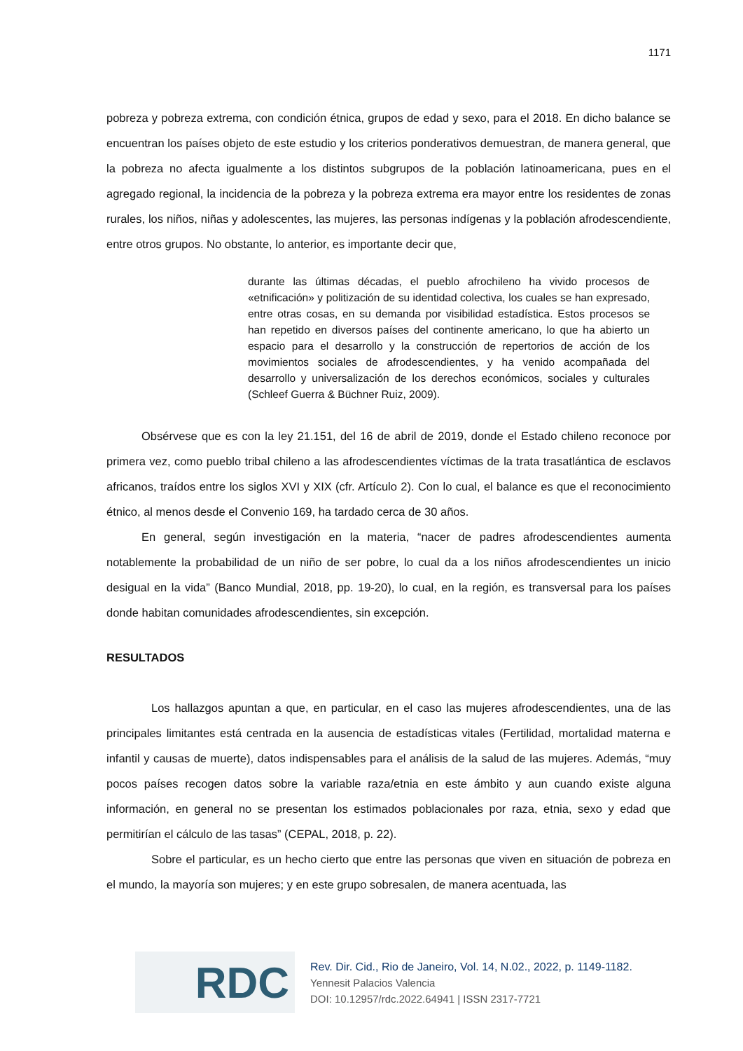1171
pobreza y pobreza extrema, con condición étnica, grupos de edad y sexo, para el 2018. En dicho balance se encuentran los países objeto de este estudio y los criterios ponderativos demuestran, de manera general, que la pobreza no afecta igualmente a los distintos subgrupos de la población latinoamericana, pues en el agregado regional, la incidencia de la pobreza y la pobreza extrema era mayor entre los residentes de zonas rurales, los niños, niñas y adolescentes, las mujeres, las personas indígenas y la población afrodescendiente, entre otros grupos. No obstante, lo anterior, es importante decir que,
durante las últimas décadas, el pueblo afrochileno ha vivido procesos de «etnificación» y politización de su identidad colectiva, los cuales se han expresado, entre otras cosas, en su demanda por visibilidad estadística. Estos procesos se han repetido en diversos países del continente americano, lo que ha abierto un espacio para el desarrollo y la construcción de repertorios de acción de los movimientos sociales de afrodescendientes, y ha venido acompañada del desarrollo y universalización de los derechos económicos, sociales y culturales (Schleef Guerra & Büchner Ruiz, 2009).
Obsérvese que es con la ley 21.151, del 16 de abril de 2019, donde el Estado chileno reconoce por primera vez, como pueblo tribal chileno a las afrodescendientes víctimas de la trata trasatlántica de esclavos africanos, traídos entre los siglos XVI y XIX (cfr. Artículo 2). Con lo cual, el balance es que el reconocimiento étnico, al menos desde el Convenio 169, ha tardado cerca de 30 años.
En general, según investigación en la materia, “nacer de padres afrodescendientes aumenta notablemente la probabilidad de un niño de ser pobre, lo cual da a los niños afrodescendientes un inicio desigual en la vida” (Banco Mundial, 2018, pp. 19-20), lo cual, en la región, es transversal para los países donde habitan comunidades afrodescendientes, sin excepción.
RESULTADOS
Los hallazgos apuntan a que, en particular, en el caso las mujeres afrodescendientes, una de las principales limitantes está centrada en la ausencia de estadísticas vitales (Fertilidad, mortalidad materna e infantil y causas de muerte), datos indispensables para el análisis de la salud de las mujeres. Además, “muy pocos países recogen datos sobre la variable raza/etnia en este ámbito y aun cuando existe alguna información, en general no se presentan los estimados poblacionales por raza, etnia, sexo y edad que permitirían el cálculo de las tasas” (CEPAL, 2018, p. 22).
Sobre el particular, es un hecho cierto que entre las personas que viven en situación de pobreza en el mundo, la mayoría son mujeres; y en este grupo sobresalen, de manera acentuada, las
RDC
Rev. Dir. Cid., Rio de Janeiro, Vol. 14, N.02., 2022, p. 1149-1182.
Yennesit Palacios Valencia
DOI: 10.12957/rdc.2022.64941 | ISSN 2317-7721